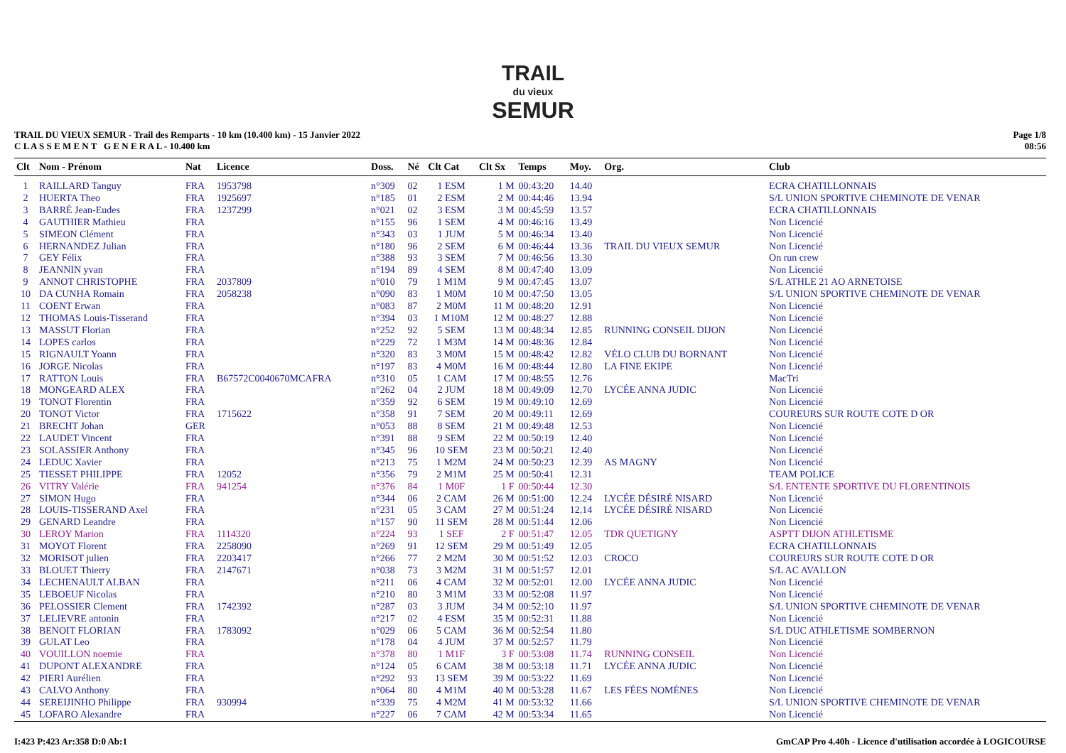TRAIL
du vieux
SEMUR
TRAIL DU VIEUX SEMUR - Trail des Remparts - 10 km (10.400 km) - 15 Janvier 2022
C L A S S E M E N T G E N E R A L - 10.400 km
Page 1/8
08:56
| Clt | Nom - Prénom | Nat | Licence | Doss. | Né | Clt Cat | Clt Sx | Temps | Moy. | Org. | Club |
| --- | --- | --- | --- | --- | --- | --- | --- | --- | --- | --- | --- |
| 1 | RAILLARD Tanguy | FRA | 1953798 | n°309 | 02 | 1 ESM | 1 M | 00:43:20 | 14.40 | | ECRA CHATILLONNAIS |
| 2 | HUERTA Theo | FRA | 1925697 | n°185 | 01 | 2 ESM | 2 M | 00:44:46 | 13.94 | | S/L UNION SPORTIVE CHEMINOTE DE VENAR |
| 3 | BARRÉ Jean-Eudes | FRA | 1237299 | n°021 | 02 | 3 ESM | 3 M | 00:45:59 | 13.57 | | ECRA CHATILLONNAIS |
| 4 | GAUTHIER Mathieu | FRA | | n°155 | 96 | 1 SEM | 4 M | 00:46:16 | 13.49 | | Non Licencié |
| 5 | SIMEON Clément | FRA | | n°343 | 03 | 1 JUM | 5 M | 00:46:34 | 13.40 | | Non Licencié |
| 6 | HERNANDEZ Julian | FRA | | n°180 | 96 | 2 SEM | 6 M | 00:46:44 | 13.36 | TRAIL DU VIEUX SEMUR | Non Licencié |
| 7 | GEY Félix | FRA | | n°388 | 93 | 3 SEM | 7 M | 00:46:56 | 13.30 | | On run crew |
| 8 | JEANNIN yvan | FRA | | n°194 | 89 | 4 SEM | 8 M | 00:47:40 | 13.09 | | Non Licencié |
| 9 | ANNOT CHRISTOPHE | FRA | 2037809 | n°010 | 79 | 1 M1M | 9 M | 00:47:45 | 13.07 | | S/L ATHLE 21 AO ARNETOISE |
| 10 | DA CUNHA Romain | FRA | 2058238 | n°090 | 83 | 1 M0M | 10 M | 00:47:50 | 13.05 | | S/L UNION SPORTIVE CHEMINOTE DE VENAR |
| 11 | COENT Erwan | FRA | | n°083 | 87 | 2 M0M | 11 M | 00:48:20 | 12.91 | | Non Licencié |
| 12 | THOMAS Louis-Tisserand | FRA | | n°394 | 03 | 1 M10M | 12 M | 00:48:27 | 12.88 | | Non Licencié |
| 13 | MASSUT Florian | FRA | | n°252 | 92 | 5 SEM | 13 M | 00:48:34 | 12.85 | RUNNING CONSEIL DIJON | Non Licencié |
| 14 | LOPES carlos | FRA | | n°229 | 72 | 1 M3M | 14 M | 00:48:36 | 12.84 | | Non Licencié |
| 15 | RIGNAULT Yoann | FRA | | n°320 | 83 | 3 M0M | 15 M | 00:48:42 | 12.82 | VÉLO CLUB DU BORNANT | Non Licencié |
| 16 | JORGE Nicolas | FRA | | n°197 | 83 | 4 M0M | 16 M | 00:48:44 | 12.80 | LA FINE EKIPE | Non Licencié |
| 17 | RATTON Louis | FRA | B67572C0040670MCAFRA | n°310 | 05 | 1 CAM | 17 M | 00:48:55 | 12.76 | | MacTri |
| 18 | MONGEARD ALEX | FRA | | n°262 | 04 | 2 JUM | 18 M | 00:49:09 | 12.70 | LYCÉE ANNA JUDIC | Non Licencié |
| 19 | TONOT Florentin | FRA | | n°359 | 92 | 6 SEM | 19 M | 00:49:10 | 12.69 | | Non Licencié |
| 20 | TONOT Victor | FRA | 1715622 | n°358 | 91 | 7 SEM | 20 M | 00:49:11 | 12.69 | | COUREURS SUR ROUTE COTE D OR |
| 21 | BRECHT Johan | GER | | n°053 | 88 | 8 SEM | 21 M | 00:49:48 | 12.53 | | Non Licencié |
| 22 | LAUDET Vincent | FRA | | n°391 | 88 | 9 SEM | 22 M | 00:50:19 | 12.40 | | Non Licencié |
| 23 | SOLASSIER Anthony | FRA | | n°345 | 96 | 10 SEM | 23 M | 00:50:21 | 12.40 | | Non Licencié |
| 24 | LEDUC Xavier | FRA | | n°213 | 75 | 1 M2M | 24 M | 00:50:23 | 12.39 | AS MAGNY | Non Licencié |
| 25 | TIESSET PHILIPPE | FRA | 12052 | n°356 | 79 | 2 M1M | 25 M | 00:50:41 | 12.31 | | TEAM POLICE |
| 26 | VITRY Valérie | FRA | 941254 | n°376 | 84 | 1 M0F | 1 F | 00:50:44 | 12.30 | | S/L ENTENTE SPORTIVE DU FLORENTINOIS |
| 27 | SIMON Hugo | FRA | | n°344 | 06 | 2 CAM | 26 M | 00:51:00 | 12.24 | LYCÉE DÉSIRÉ NISARD | Non Licencié |
| 28 | LOUIS-TISSERAND Axel | FRA | | n°231 | 05 | 3 CAM | 27 M | 00:51:24 | 12.14 | LYCÉE DÉSIRÉ NISARD | Non Licencié |
| 29 | GENARD Leandre | FRA | | n°157 | 90 | 11 SEM | 28 M | 00:51:44 | 12.06 | | Non Licencié |
| 30 | LEROY Marion | FRA | 1114320 | n°224 | 93 | 1 SEF | 2 F | 00:51:47 | 12.05 | TDR QUETIGNY | ASPTT DIJON ATHLETISME |
| 31 | MOYOT Florent | FRA | 2258090 | n°269 | 91 | 12 SEM | 29 M | 00:51:49 | 12.05 | | ECRA CHATILLONNAIS |
| 32 | MORISOT julien | FRA | 2203417 | n°266 | 77 | 2 M2M | 30 M | 00:51:52 | 12.03 | CROCO | COUREURS SUR ROUTE COTE D OR |
| 33 | BLOUET Thierry | FRA | 2147671 | n°038 | 73 | 3 M2M | 31 M | 00:51:57 | 12.01 | | S/L AC AVALLON |
| 34 | LECHENAULT ALBAN | FRA | | n°211 | 06 | 4 CAM | 32 M | 00:52:01 | 12.00 | LYCÉE ANNA JUDIC | Non Licencié |
| 35 | LEBOEUF Nicolas | FRA | | n°210 | 80 | 3 M1M | 33 M | 00:52:08 | 11.97 | | Non Licencié |
| 36 | PELOSSIER Clement | FRA | 1742392 | n°287 | 03 | 3 JUM | 34 M | 00:52:10 | 11.97 | | S/L UNION SPORTIVE CHEMINOTE DE VENAR |
| 37 | LELIEVRE antonin | FRA | | n°217 | 02 | 4 ESM | 35 M | 00:52:31 | 11.88 | | Non Licencié |
| 38 | BENOIT FLORIAN | FRA | 1783092 | n°029 | 06 | 5 CAM | 36 M | 00:52:54 | 11.80 | | S/L DUC ATHLETISME SOMBERNON |
| 39 | GULAT Leo | FRA | | n°178 | 04 | 4 JUM | 37 M | 00:52:57 | 11.79 | | Non Licencié |
| 40 | VOUILLON noemie | FRA | | n°378 | 80 | 1 M1F | 3 F | 00:53:08 | 11.74 | RUNNING CONSEIL | Non Licencié |
| 41 | DUPONT ALEXANDRE | FRA | | n°124 | 05 | 6 CAM | 38 M | 00:53:18 | 11.71 | LYCÉE ANNA JUDIC | Non Licencié |
| 42 | PIERI Aurélien | FRA | | n°292 | 93 | 13 SEM | 39 M | 00:53:22 | 11.69 | | Non Licencié |
| 43 | CALVO Anthony | FRA | | n°064 | 80 | 4 M1M | 40 M | 00:53:28 | 11.67 | LES FÉES NOMÈNES | Non Licencié |
| 44 | SEREIJINHO Philippe | FRA | 930994 | n°339 | 75 | 4 M2M | 41 M | 00:53:32 | 11.66 | | S/L UNION SPORTIVE CHEMINOTE DE VENAR |
| 45 | LOFARO Alexandre | FRA | | n°227 | 06 | 7 CAM | 42 M | 00:53:34 | 11.65 | | Non Licencié |
I:423 P:423 Ar:358 D:0 Ab:1 GmCAP Pro 4.40h - Licence d'utilisation accordée à LOGICOURSE